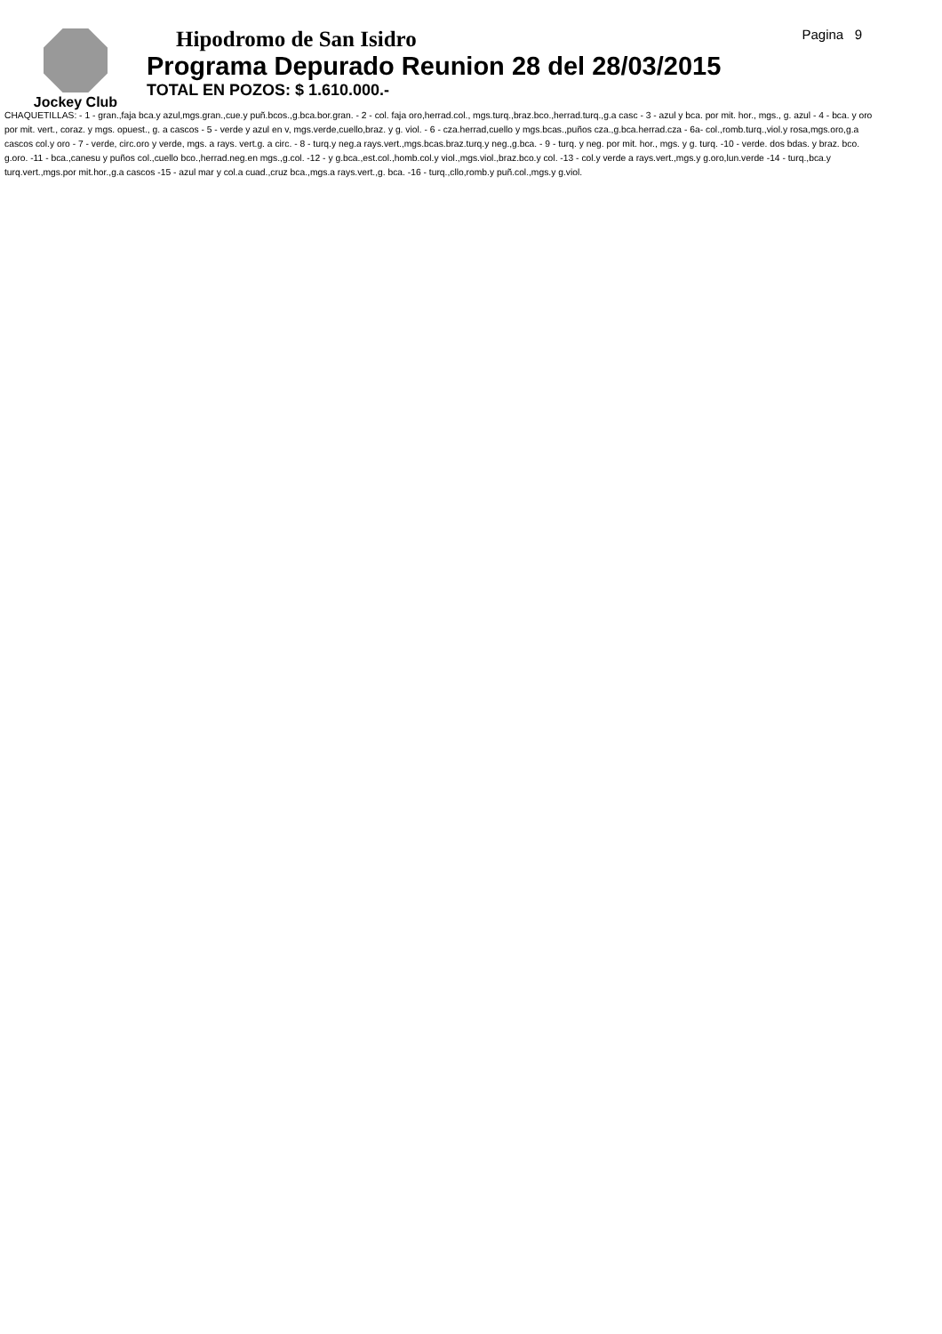Jockey Club
Hipodromo de San Isidro
Programa Depurado Reunion 28 del 28/03/2015
TOTAL EN POZOS: $ 1.610.000.-
Pagina 9
CHAQUETILLAS: - 1 - gran.,faja bca.y azul,mgs.gran.,cue.y puñ.bcos.,g.bca.bor.gran. - 2 - col. faja oro,herrad.col., mgs.turq.,braz.bco.,herrad.turq.,g.a casc - 3 - azul y bca. por mit. hor., mgs., g. azul - 4 - bca. y oro por mit. vert., coraz. y mgs. opuest., g. a cascos - 5 - verde y azul en v, mgs.verde,cuello,braz. y g. viol. - 6 - cza.herrad,cuello y mgs.bcas.,puños cza.,g.bca.herrad.cza - 6a- col.,romb.turq.,viol.y rosa,mgs.oro,g.a cascos col.y oro - 7 - verde, circ.oro y verde, mgs. a rays. vert.g. a circ. - 8 - turq.y neg.a rays.vert.,mgs.bcas.braz.turq.y neg.,g.bca. - 9 - turq. y neg. por mit. hor., mgs. y g. turq. -10 - verde. dos bdas. y braz. bco. g.oro. -11 - bca.,canesu y puños col.,cuello bco.,herrad.neg.en mgs.,g.col. -12 - y g.bca.,est.col.,homb.col.y viol.,mgs.viol.,braz.bco.y col. -13 - col.y verde a rays.vert.,mgs.y g.oro,lun.verde -14 - turq.,bca.y turq.vert.,mgs.por mit.hor.,g.a cascos -15 - azul mar y col.a cuad.,cruz bca.,mgs.a rays.vert.,g. bca. -16 - turq.,cllo,romb.y puñ.col.,mgs.y g.viol.